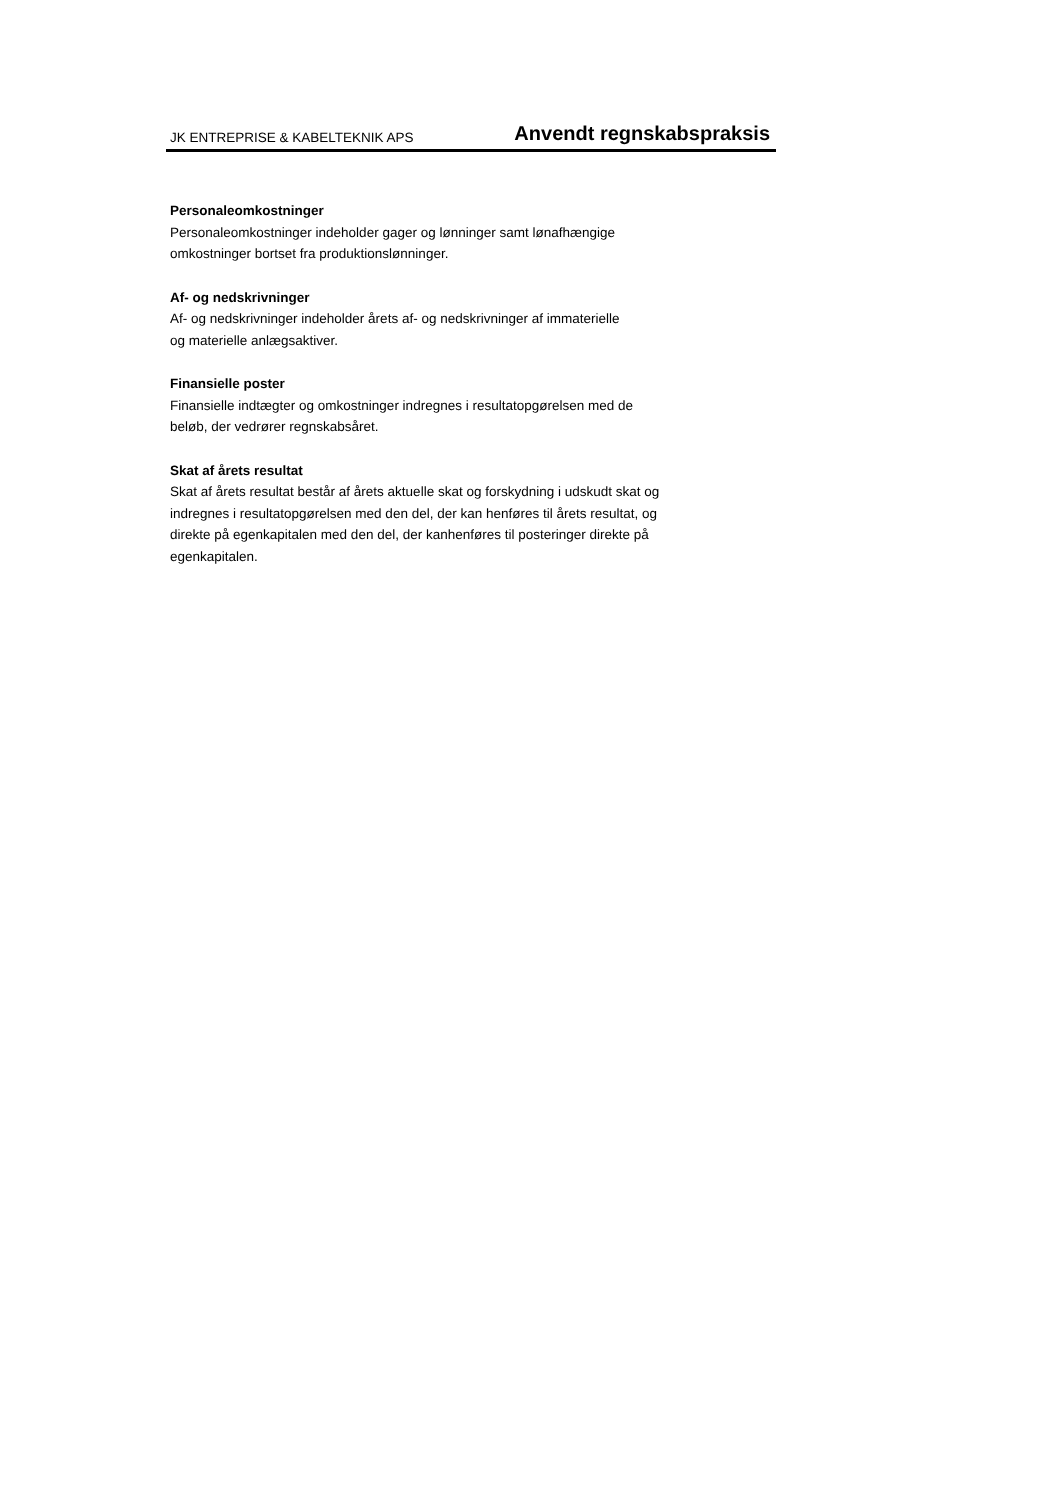JK ENTREPRISE & KABELTEKNIK APS Anvendt regnskabspraksis
Personaleomkostninger
Personaleomkostninger indeholder gager og lønninger samt lønafhængige
omkostninger bortset fra produktionslønninger.
Af- og nedskrivninger
Af- og nedskrivninger indeholder årets af- og nedskrivninger af immaterielle
og materielle anlægsaktiver.
Finansielle poster
Finansielle indtægter og omkostninger indregnes i resultatopgørelsen med de
beløb, der vedrører regnskabsåret.
Skat af årets resultat
Skat af årets resultat består af årets aktuelle skat og forskydning i udskudt skat og
indregnes i resultatopgørelsen med den del, der kan henføres til årets resultat, og
direkte på egenkapitalen med den del, der kanhenføres til posteringer direkte på
egenkapitalen.